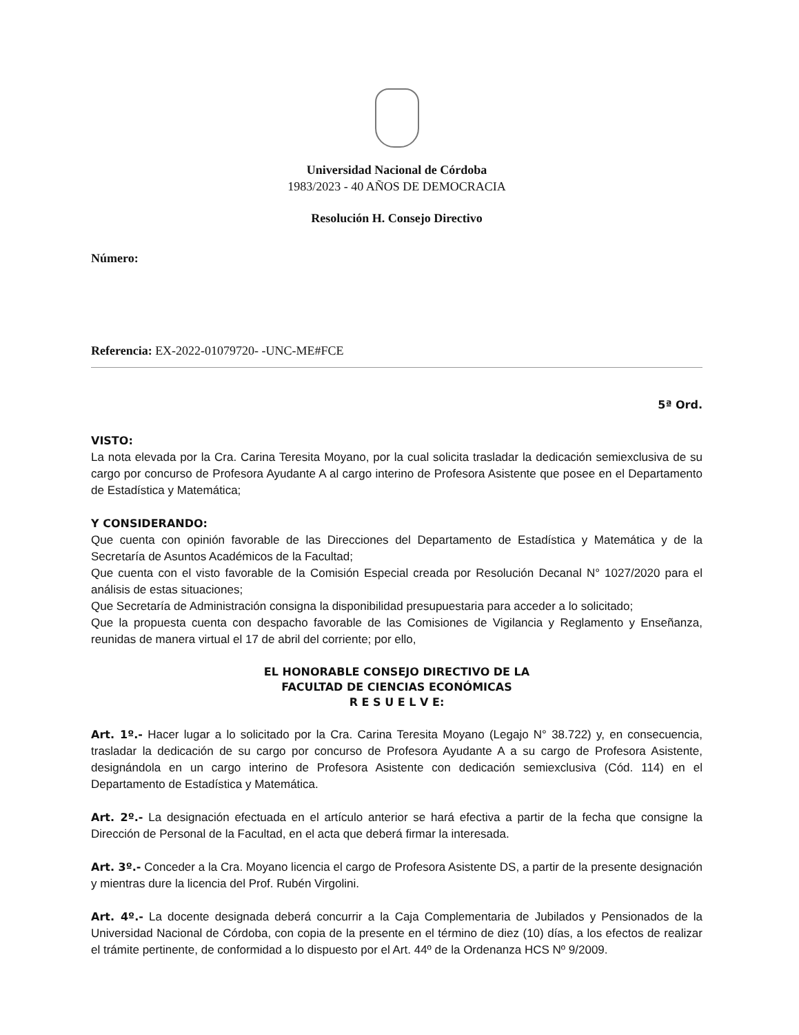Universidad Nacional de Córdoba
1983/2023 - 40 AÑOS DE DEMOCRACIA
Resolución H. Consejo Directivo
Número:
Referencia: EX-2022-01079720- -UNC-ME#FCE
5ª Ord.
VISTO:
La nota elevada por la Cra. Carina Teresita Moyano, por la cual solicita trasladar la dedicación semiexclusiva de su cargo por concurso de Profesora Ayudante A al cargo interino de Profesora Asistente que posee en el Departamento de Estadística y Matemática;
Y CONSIDERANDO:
Que cuenta con opinión favorable de las Direcciones del Departamento de Estadística y Matemática y de la Secretaría de Asuntos Académicos de la Facultad;
Que cuenta con el visto favorable de la Comisión Especial creada por Resolución Decanal N° 1027/2020 para el análisis de estas situaciones;
Que Secretaría de Administración consigna la disponibilidad presupuestaria para acceder a lo solicitado;
Que la propuesta cuenta con despacho favorable de las Comisiones de Vigilancia y Reglamento y Enseñanza, reunidas de manera virtual el 17 de abril del corriente; por ello,
EL HONORABLE CONSEJO DIRECTIVO DE LA
FACULTAD DE CIENCIAS ECONÓMICAS
R E S U E L V E:
Art. 1º.- Hacer lugar a lo solicitado por la Cra. Carina Teresita Moyano (Legajo N° 38.722) y, en consecuencia, trasladar la dedicación de su cargo por concurso de Profesora Ayudante A a su cargo de Profesora Asistente, designándola en un cargo interino de Profesora Asistente con dedicación semiexclusiva (Cód. 114) en el Departamento de Estadística y Matemática.
Art. 2º.- La designación efectuada en el artículo anterior se hará efectiva a partir de la fecha que consigne la Dirección de Personal de la Facultad, en el acta que deberá firmar la interesada.
Art. 3º.- Conceder a la Cra. Moyano licencia el cargo de Profesora Asistente DS, a partir de la presente designación y mientras dure la licencia del Prof. Rubén Virgolini.
Art. 4º.- La docente designada deberá concurrir a la Caja Complementaria de Jubilados y Pensionados de la Universidad Nacional de Córdoba, con copia de la presente en el término de diez (10) días, a los efectos de realizar el trámite pertinente, de conformidad a lo dispuesto por el Art. 44º de la Ordenanza HCS Nº 9/2009.